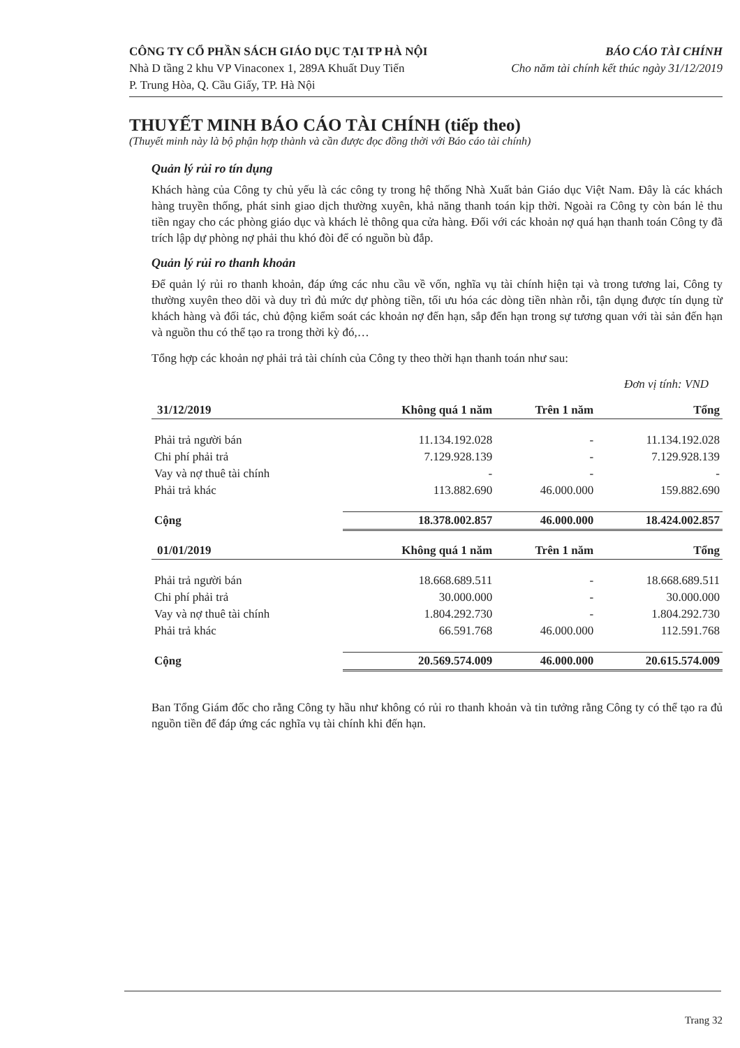CÔNG TY CỔ PHẦN SÁCH GIÁO DỤC TẠI TP HÀ NỘI BÁO CÁO TÀI CHÍNH
Nhà D tầng 2 khu VP Vinaconex 1, 289A Khuất Duy Tiến Cho năm tài chính kết thúc ngày 31/12/2019
P. Trung Hòa, Q. Cầu Giấy, TP. Hà Nội
THUYẾT MINH BÁO CÁO TÀI CHÍNH (tiếp theo)
(Thuyết minh này là bộ phận hợp thành và cần được đọc đồng thời với Báo cáo tài chính)
Quản lý rủi ro tín dụng
Khách hàng của Công ty chủ yếu là các công ty trong hệ thống Nhà Xuất bản Giáo dục Việt Nam. Đây là các khách hàng truyền thống, phát sinh giao dịch thường xuyên, khả năng thanh toán kịp thời. Ngoài ra Công ty còn bán lẻ thu tiền ngay cho các phòng giáo dục và khách lẻ thông qua cửa hàng. Đối với các khoản nợ quá hạn thanh toán Công ty đã trích lập dự phòng nợ phải thu khó đòi để có nguồn bù đắp.
Quản lý rủi ro thanh khoản
Để quản lý rủi ro thanh khoản, đáp ứng các nhu cầu về vốn, nghĩa vụ tài chính hiện tại và trong tương lai, Công ty thường xuyên theo dõi và duy trì đủ mức dự phòng tiền, tối ưu hóa các dòng tiền nhàn rỗi, tận dụng được tín dụng từ khách hàng và đối tác, chủ động kiểm soát các khoản nợ đến hạn, sắp đến hạn trong sự tương quan với tài sản đến hạn và nguồn thu có thể tạo ra trong thời kỳ đó,…
Tổng hợp các khoản nợ phải trả tài chính của Công ty theo thời hạn thanh toán như sau:
Đơn vị tính: VND
| 31/12/2019 | Không quá 1 năm | Trên 1 năm | Tổng |
| --- | --- | --- | --- |
| Phải trả người bán | 11.134.192.028 | - | 11.134.192.028 |
| Chi phí phải trả | 7.129.928.139 | - | 7.129.928.139 |
| Vay và nợ thuê tài chính | - | - | - |
| Phải trả khác | 113.882.690 | 46.000.000 | 159.882.690 |
| Cộng | 18.378.002.857 | 46.000.000 | 18.424.002.857 |
| 01/01/2019 | Không quá 1 năm | Trên 1 năm | Tổng |
| Phải trả người bán | 18.668.689.511 | - | 18.668.689.511 |
| Chi phí phải trả | 30.000.000 | - | 30.000.000 |
| Vay và nợ thuê tài chính | 1.804.292.730 | - | 1.804.292.730 |
| Phải trả khác | 66.591.768 | 46.000.000 | 112.591.768 |
| Cộng | 20.569.574.009 | 46.000.000 | 20.615.574.009 |
Ban Tổng Giám đốc cho rằng Công ty hầu như không có rủi ro thanh khoản và tin tưởng rằng Công ty có thể tạo ra đủ nguồn tiền để đáp ứng các nghĩa vụ tài chính khi đến hạn.
Trang 32